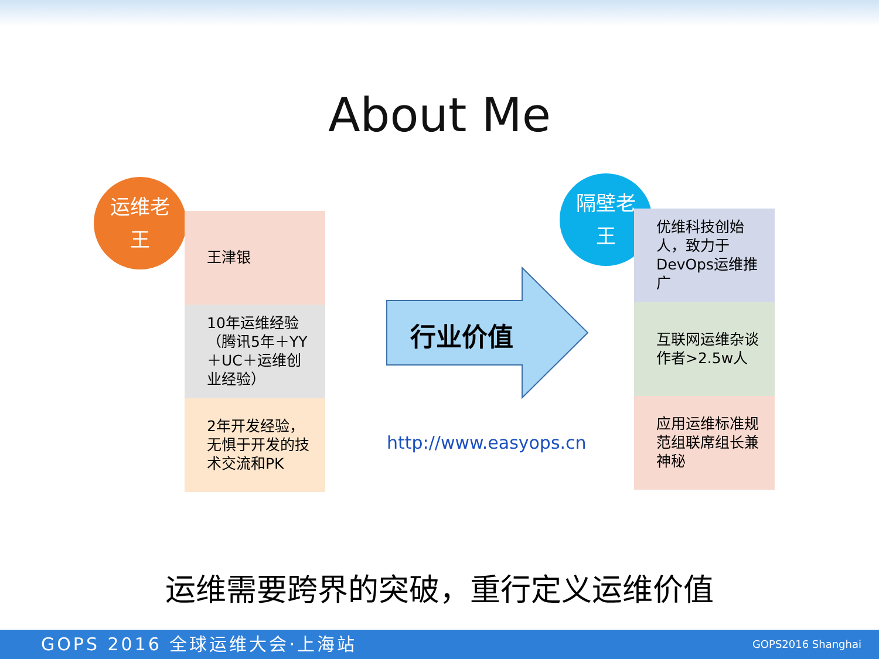About Me
运维老
王
王津银
10年运维经验（腾讯5年＋YY＋UC＋运维创业经验）
2年开发经验，无惧于开发的技术交流和PK
行业价值
http://www.easyops.cn
隔壁老
王
优维科技创始人，致力于DevOps运维推广
互联网运维杂谈作者>2.5w人
应用运维标准规范组联席组长兼神秘
运维需要跨界的突破，重行定义运维价值
GOPS 2016 全球运维大会·上海站 GOPS2016 Shanghai